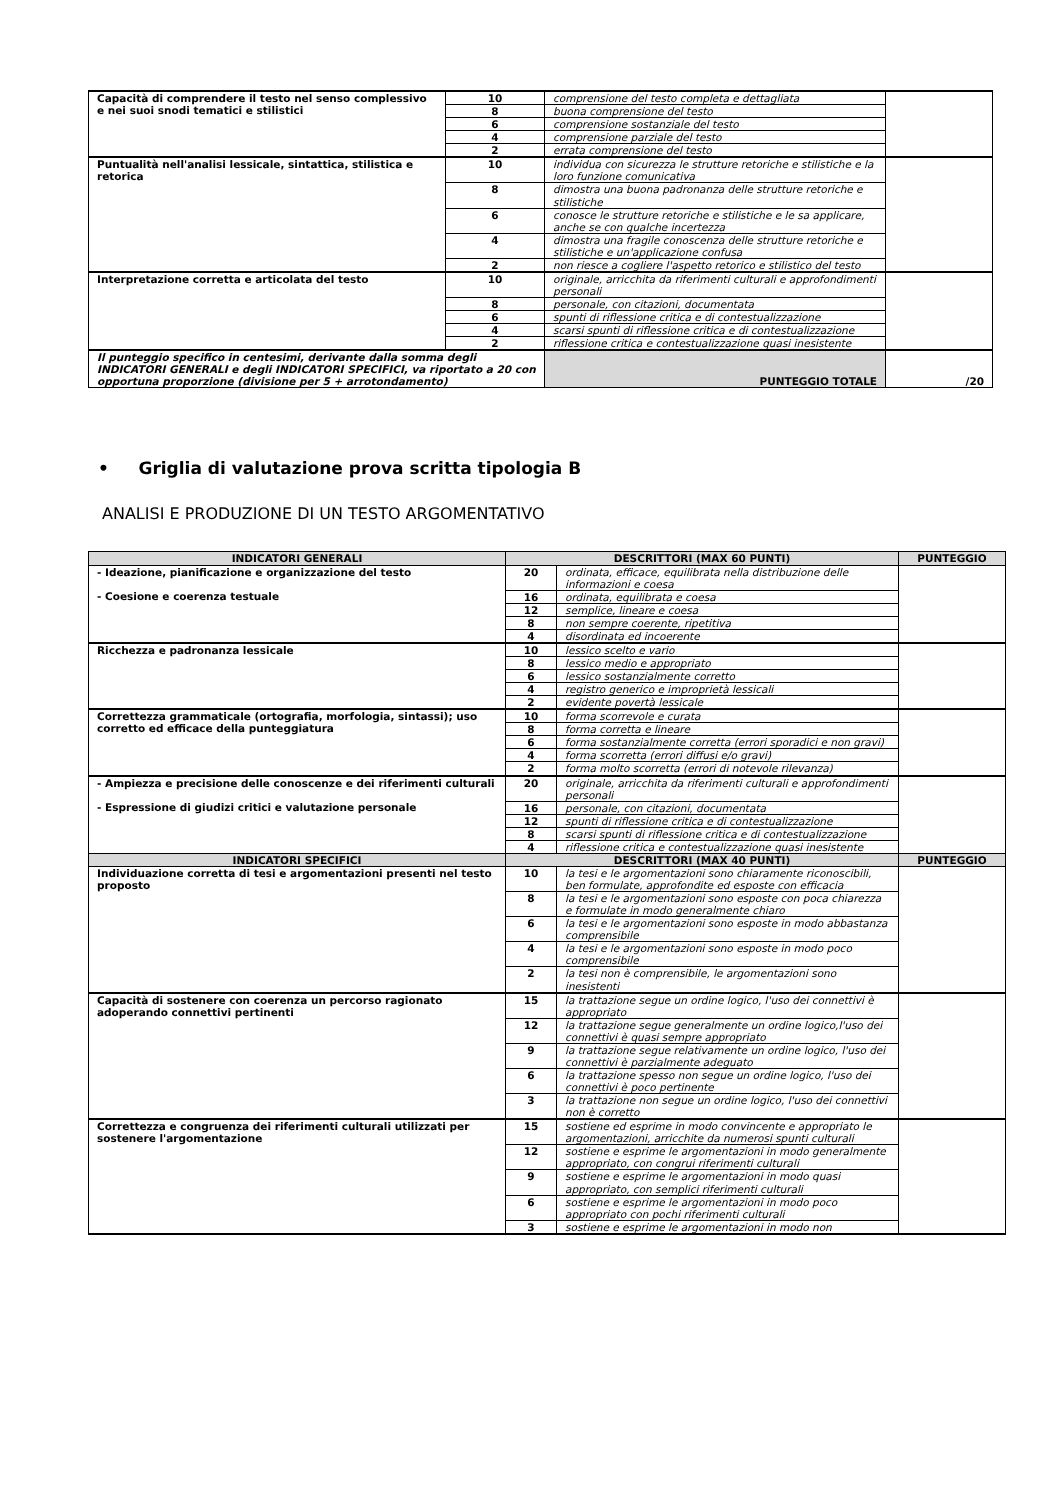| Capacità di comprendere il testo nel senso complessivo e nei suoi snodi tematici e stilistici | 10 | comprensione del testo completa e dettagliata | |
| | 8 | buona comprensione del testo | |
| | 6 | comprensione sostanziale del testo | |
| | 4 | comprensione parziale del testo | |
| | 2 | errata comprensione del testo | |
| Puntualità nell'analisi lessicale, sintattica, stilistica e retorica | 10 | individua con sicurezza le strutture retoriche e stilistiche e la loro funzione comunicativa | |
| | 8 | dimostra una buona padronanza delle strutture retoriche e stilistiche | |
| | 6 | conosce le strutture retoriche e stilistiche e le sa applicare, anche se con qualche incertezza | |
| | 4 | dimostra una fragile conoscenza delle strutture retoriche e stilistiche e un'applicazione confusa | |
| | 2 | non riesce a cogliere l'aspetto retorico e stilistico del testo | |
| Interpretazione corretta e articolata del testo | 10 | originale, arricchita da riferimenti culturali e approfondimenti personali | |
| | 8 | personale, con citazioni, documentata | |
| | 6 | spunti di riflessione critica e di contestualizzazione | |
| | 4 | scarsi spunti di riflessione critica e di contestualizzazione | |
| | 2 | riflessione critica e contestualizzazione quasi inesistente | |
| Il punteggio specifico in centesimi, derivante dalla somma degli INDICATORI GENERALI e degli INDICATORI SPECIFICI, va riportato a 20 con opportuna proporzione (divisione per 5 + arrotondamento) | | PUNTEGGIO TOTALE | /20 |
• Griglia di valutazione prova scritta tipologia B
ANALISI E PRODUZIONE DI UN TESTO ARGOMENTATIVO
| INDICATORI GENERALI | DESCRITTORI (MAX 60 PUNTI) | | PUNTEGGIO |
| --- | --- | --- | --- |
| - Ideazione, pianificazione e organizzazione del testo - Coesione e coerenza testuale | 20 | ordinata, efficace, equilibrata nella distribuzione delle informazioni e coesa | |
| | 16 | ordinata, equilibrata e coesa | |
| | 12 | semplice, lineare e coesa | |
| | 8 | non sempre coerente, ripetitiva | |
| | 4 | disordinata ed incoerente | |
| Ricchezza e padronanza lessicale | 10 | lessico scelto e vario | |
| | 8 | lessico medio e appropriato | |
| | 6 | lessico sostanzialmente corretto | |
| | 4 | registro generico e improprietà lessicali | |
| | 2 | evidente povertà lessicale | |
| Correttezza grammaticale (ortografia, morfologia, sintassi); uso corretto ed efficace della punteggiatura | 10 | forma scorrevole e curata | |
| | 8 | forma corretta e lineare | |
| | 6 | forma sostanzialmente corretta (errori sporadici e non gravi) | |
| | 4 | forma scorretta (errori diffusi e/o gravi) | |
| | 2 | forma molto scorretta (errori di notevole rilevanza) | |
| - Ampiezza e precisione delle conoscenze e dei riferimenti culturali - Espressione di giudizi critici e valutazione personale | 20 | originale, arricchita da riferimenti culturali e approfondimenti personali | |
| | 16 | personale, con citazioni, documentata | |
| | 12 | spunti di riflessione critica e di contestualizzazione | |
| | 8 | scarsi spunti di riflessione critica e di contestualizzazione | |
| | 4 | riflessione critica e contestualizzazione quasi inesistente | |
| INDICATORI SPECIFICI | DESCRITTORI (MAX 40 PUNTI) | | PUNTEGGIO |
| Individuazione corretta di tesi e argomentazioni presenti nel testo proposto | 10 | la tesi e le argomentazioni sono chiaramente riconoscibili, ben formulate, approfondite ed esposte con efficacia | |
| | 8 | la tesi e le argomentazioni sono esposte con poca chiarezza e formulate in modo generalmente chiaro | |
| | 6 | la tesi e le argomentazioni sono esposte in modo abbastanza comprensibile | |
| | 4 | la tesi e le argomentazioni sono esposte in modo poco comprensibile | |
| | 2 | la tesi non è comprensibile, le argomentazioni sono inesistenti | |
| Capacità di sostenere con coerenza un percorso ragionato adoperando connettivi pertinenti | 15 | la trattazione segue un ordine logico, l'uso dei connettivi è appropriato | |
| | 12 | la trattazione segue generalmente un ordine logico,l'uso dei connettivi è quasi sempre appropriato | |
| | 9 | la trattazione segue relativamente un ordine logico, l'uso dei connettivi è parzialmente adeguato | |
| | 6 | la trattazione spesso non segue un ordine logico, l'uso dei connettivi è poco pertinente | |
| | 3 | la trattazione non segue un ordine logico, l'uso dei connettivi non è corretto | |
| Correttezza e congruenza dei riferimenti culturali utilizzati per sostenere l'argomentazione | 15 | sostiene ed esprime in modo convincente e appropriato le argomentazioni, arricchite da numerosi spunti culturali | |
| | 12 | sostiene e esprime le argomentazioni in modo generalmente appropriato, con congrui riferimenti culturali | |
| | 9 | sostiene e esprime le argomentazioni in modo quasi appropriato, con semplici riferimenti culturali | |
| | 6 | sostiene e esprime le argomentazioni in modo poco appropriato con pochi riferimenti culturali | |
| | 3 | sostiene e esprime le argomentazioni in modo non | |